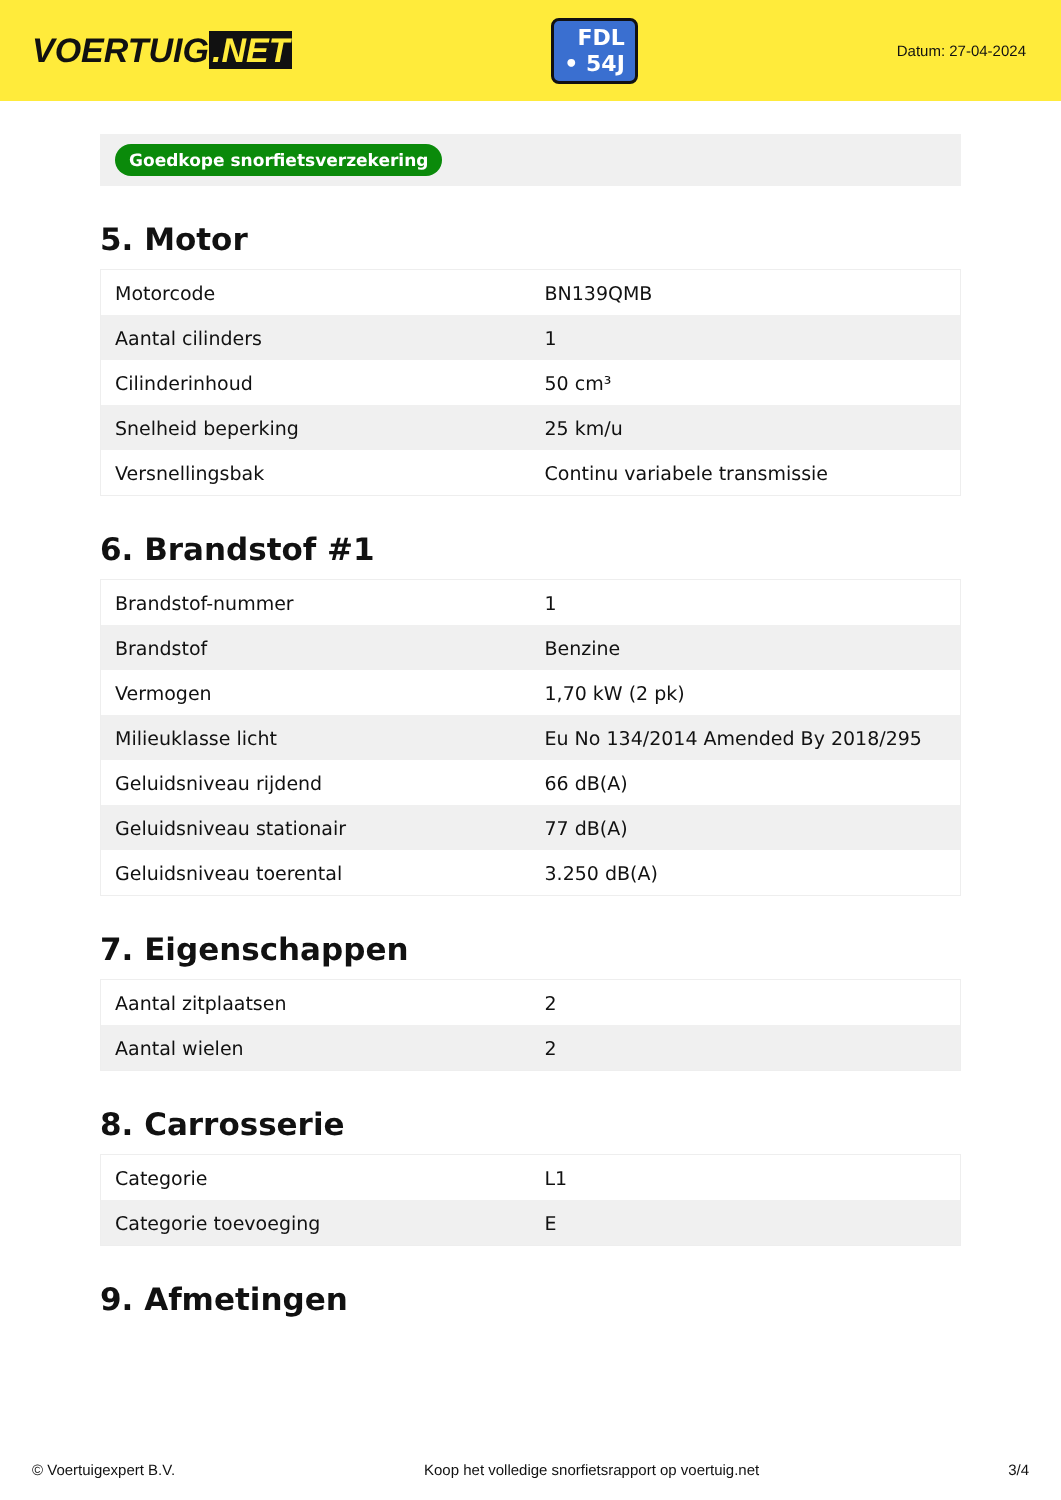VOERTUIG.NET
FDL
• 54J
Datum: 27-04-2024
Goedkope snorfietsverzekering
5. Motor
| Motorcode | BN139QMB |
| Aantal cilinders | 1 |
| Cilinderinhoud | 50 cm³ |
| Snelheid beperking | 25 km/u |
| Versnellingsbak | Continu variabele transmissie |
6. Brandstof #1
| Brandstof-nummer | 1 |
| Brandstof | Benzine |
| Vermogen | 1,70 kW (2 pk) |
| Milieuklasse licht | Eu No 134/2014 Amended By 2018/295 |
| Geluidsniveau rijdend | 66 dB(A) |
| Geluidsniveau stationair | 77 dB(A) |
| Geluidsniveau toerental | 3.250 dB(A) |
7. Eigenschappen
| Aantal zitplaatsen | 2 |
| Aantal wielen | 2 |
8. Carrosserie
| Categorie | L1 |
| Categorie toevoeging | E |
9. Afmetingen
© Voertuigexpert B.V. Koop het volledige snorfietsrapport op voertuig.net 3/4